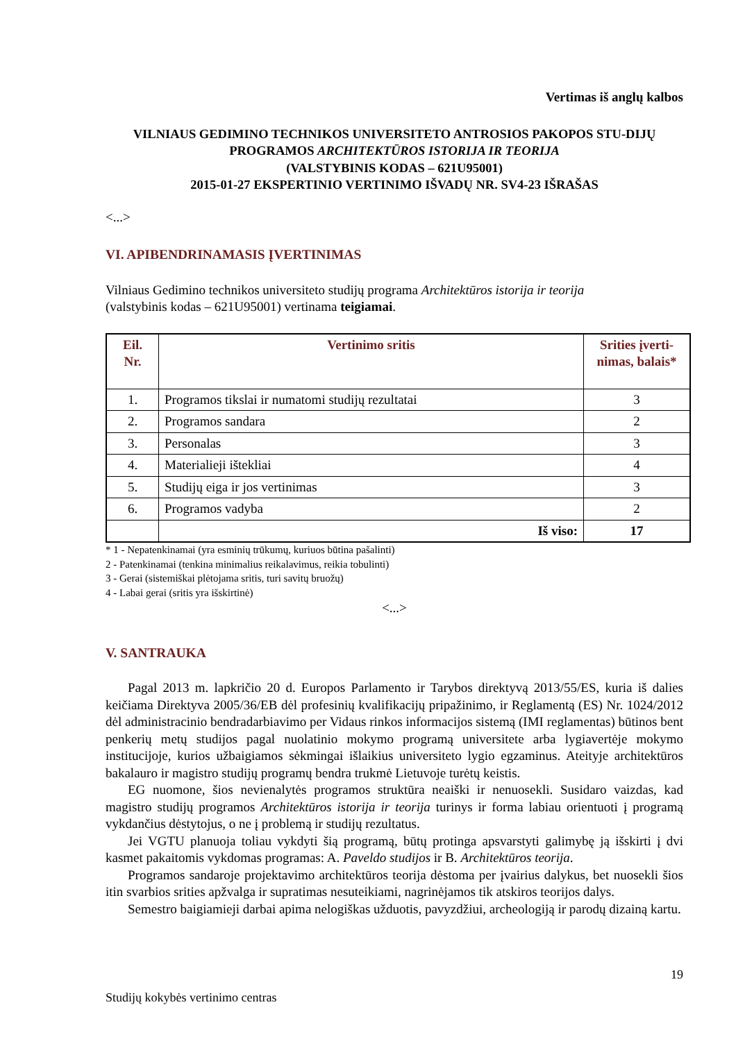Vertimas iš anglų kalbos
VILNIAUS GEDIMINO TECHNIKOS UNIVERSITETO ANTROSIOS PAKOPOS STU-DIJŲ PROGRAMOS ARCHITEKTŪROS ISTORIJA IR TEORIJA
(VALSTYBINIS KODAS – 621U95001)
2015-01-27 EKSPERTINIO VERTINIMO IŠVADŲ NR. SV4-23 IŠRAŠAS
<...>
VI. APIBENDRINAMASIS ĮVERTINIMAS
Vilniaus Gedimino technikos universiteto studijų programa Architektūros istorija ir teorija
(valstybinis kodas – 621U95001) vertinama teigiamai.
| Eil. Nr. | Vertinimo sritis | Srities įverti- nimas, balais* |
| --- | --- | --- |
| 1. | Programos tikslai ir numatomi studijų rezultatai | 3 |
| 2. | Programos sandara | 2 |
| 3. | Personalas | 3 |
| 4. | Materialieji ištekliai | 4 |
| 5. | Studijų eiga ir jos vertinimas | 3 |
| 6. | Programos vadyba | 2 |
| | Iš viso: | 17 |
* 1 - Nepatenkinamai (yra esminių trūkumų, kuriuos būtina pašalinti)
2 - Patenkinamai (tenkina minimalius reikalavimus, reikia tobulinti)
3 - Gerai (sistemiškai plėtojama sritis, turi savitų bruožų)
4 - Labai gerai (sritis yra išskirtinė)
<...>
V. SANTRAUKA
Pagal 2013 m. lapkričio 20 d. Europos Parlamento ir Tarybos direktyvą 2013/55/ES, kuria iš dalies keičiama Direktyva 2005/36/EB dėl profesinių kvalifikacijų pripažinimo, ir Reglamentą (ES) Nr. 1024/2012 dėl administracinio bendradarbiavimo per Vidaus rinkos informacijos sistemą (IMI reglamentas) būtinos bent penkerių metų studijos pagal nuolatinio mokymo programą universitete arba lygiavertėje mokymo institucijoje, kurios užbaigiamos sėkmingai išlaikius universiteto lygio egzaminus. Ateityje architektūros bakalauro ir magistro studijų programų bendra trukmė Lietuvoje turėtų keistis.
EG nuomone, šios nevienalytės programos struktūra neaiški ir nenuosekli. Susidaro vaizdas, kad magistro studijų programos Architektūros istorija ir teorija turinys ir forma labiau orientuoti į programą vykdančius dėstytojus, o ne į problemą ir studijų rezultatus.
Jei VGTU planuoja toliau vykdyti šią programą, būtų protinga apsvarstyti galimybę ją išskirti į dvi kasmet pakaitomis vykdomas programas: A. Paveldo studijos ir B. Architektūros teorija.
Programos sandaroje projektavimo architektūros teorija dėstoma per įvairius dalykus, bet nuosekli šios itin svarbios srities apžvalga ir supratimas nesuteikiami, nagrinėjamos tik atskiros teorijos dalys.
Semestro baigiamieji darbai apima nelogiškas užduotis, pavyzdžiui, archeologiją ir parodų dizainą kartu.
19
Studijų kokybės vertinimo centras